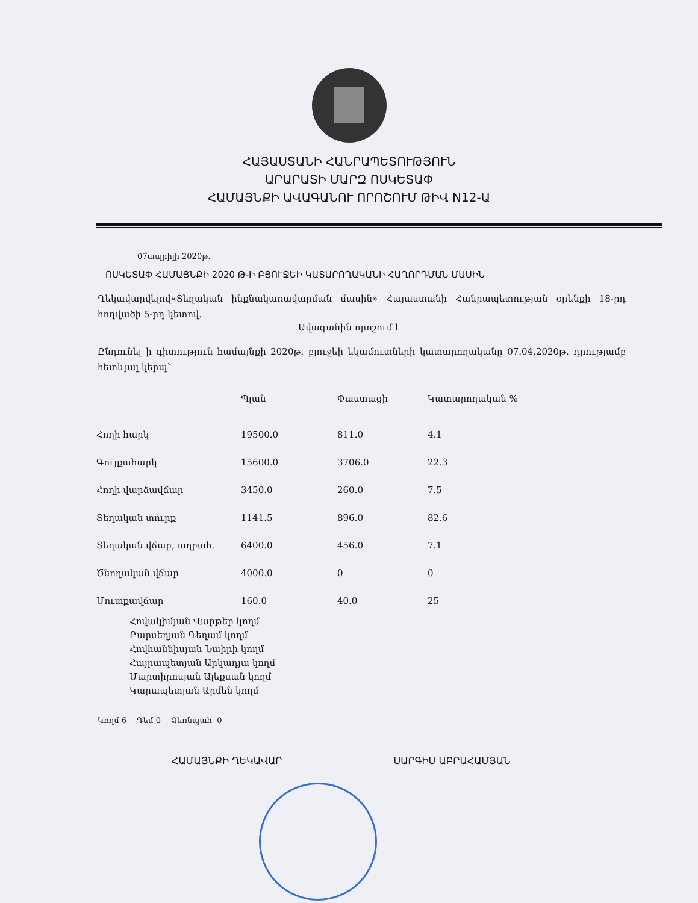ՀԱՅԱՍՏԱՆԻ ՀԱՆՐԱՊԵՏՈՒԹՅՈՒՆ
ԱՐԱՐԱՏԻ ՄԱՐԶ ՈՍԿԵՏԱՓ
ՀԱՄԱՅՆՔԻ ԱՎԱԳԱՆՈՒ ՈՐՈՇՈՒՄ ԹԻՎ N12-Ա
07ապրիլի 2020թ.
ՈՍԿԵՏԱՓ ՀԱՄԱՅՆՔԻ 2020 Թ-Ի ԲՅՈՒՋԵԻ ԿԱՏԱՐՈՂԱԿԱՆԻ ՀԱՂՈՐԴՄԱՆ ՄԱՍԻՆ
Ղեկավարվելով«Տեղական ինքնակառավարման մասին» Հայաստանի Հանրապետության օրենքի 18-րդ հոդվածի 5-րդ կետով.
Ավագանին որոշում է
Ընդունել ի գիտություն համայնքի 2020թ. բյուջեի եկամուտների կատարողականը 07.04.2020թ. դրությամբ հետևյալ կերպ`
| | Պլան | Փաստացի | Կատարողական % |
| --- | --- | --- | --- |
| Հողի հարկ | 19500.0 | 811.0 | 4.1 |
| Գույքահարկ | 15600.0 | 3706.0 | 22.3 |
| Հողի վարձավճար | 3450.0 | 260.0 | 7.5 |
| Տեղական տուրք | 1141.5 | 896.0 | 82.6 |
| Տեղական վճար, աղբահ. | 6400.0 | 456.0 | 7.1 |
| Ծնողական վճար | 4000.0 | 0 | 0 |
| Մուտքավճար | 160.0 | 40.0 | 25 |
Հովակիմյան Վարթեր կողմ
Բարսեղյան Գեղամ կողմ
Հովհաննիսյան Նաիրի կողմ
Հայրապետյան Արկադյա կողմ
Մարտիրոսյան Ալեքսան կողմ
Կարապետյան Արմեն կողմ
Կողմ-6 Դեմ-0 Ձեռնպահ -0
ՀԱՄԱՅՆՔԻ ՂԵԿԱՎԱՐ ՍԱՐԳԻՍ ԱԲՐԱՀԱՄՅԱՆ